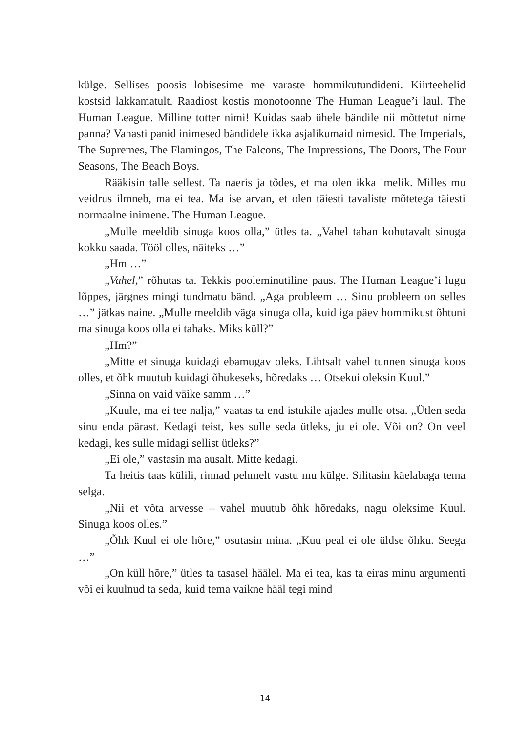külge. Sellises poosis lobisesime me varaste hommikutundideni. Kiirteehelid kostsid lakkamatult. Raadiost kostis monotoonne The Human League’i laul. The Human League. Milline totter nimi! Kuidas saab ühele bändile nii mõttetut nime panna? Vanasti panid inimesed bändidele ikka asjalikumaid nimesid. The Imperials, The Supremes, The Flamingos, The Falcons, The Impressions, The Doors, The Four Seasons, The Beach Boys.
Rääkisin talle sellest. Ta naeris ja tõdes, et ma olen ikka imelik. Milles mu veidrus ilmneb, ma ei tea. Ma ise arvan, et olen täiesti tavaliste mõtetega täiesti normaalne inimene. The Human League.
„Mulle meeldib sinuga koos olla,” ütles ta. „Vahel tahan kohutavalt sinuga kokku saada. Tööl olles, näiteks …”
„Hm …”
„Vahel,” rõhutas ta. Tekkis pooleminutiline paus. The Human League’i lugu lõppes, järgnes mingi tundmatu bänd. „Aga probleem … Sinu probleem on selles …” jätkas naine. „Mulle meeldib väga sinuga olla, kuid iga päev hommikust õhtuni ma sinuga koos olla ei tahaks. Miks küll?”
„Hm?”
„Mitte et sinuga kuidagi ebamugav oleks. Lihtsalt vahel tunnen sinuga koos olles, et õhk muutub kuidagi õhukeseks, hõredaks … Otsekui oleksin Kuul.”
„Sinna on vaid väike samm …”
„Kuule, ma ei tee nalja,” vaatas ta end istukile ajades mulle otsa. „Ütlen seda sinu enda pärast. Kedagi teist, kes sulle seda ütleks, ju ei ole. Või on? On veel kedagi, kes sulle midagi sellist ütleks?”
„Ei ole,” vastasin ma ausalt. Mitte kedagi.
Ta heitis taas külili, rinnad pehmelt vastu mu külge. Silitasin käelabaga tema selga.
„Nii et võta arvesse – vahel muutub õhk hõredaks, nagu oleksime Kuul. Sinuga koos olles.”
„Õhk Kuul ei ole hõre,” osutasin mina. „Kuu peal ei ole üldse õhku. Seega …”
„On küll hõre,” ütles ta tasasel häälel. Ma ei tea, kas ta eiras minu argumenti või ei kuulnud ta seda, kuid tema vaikne hääl tegi mind
14